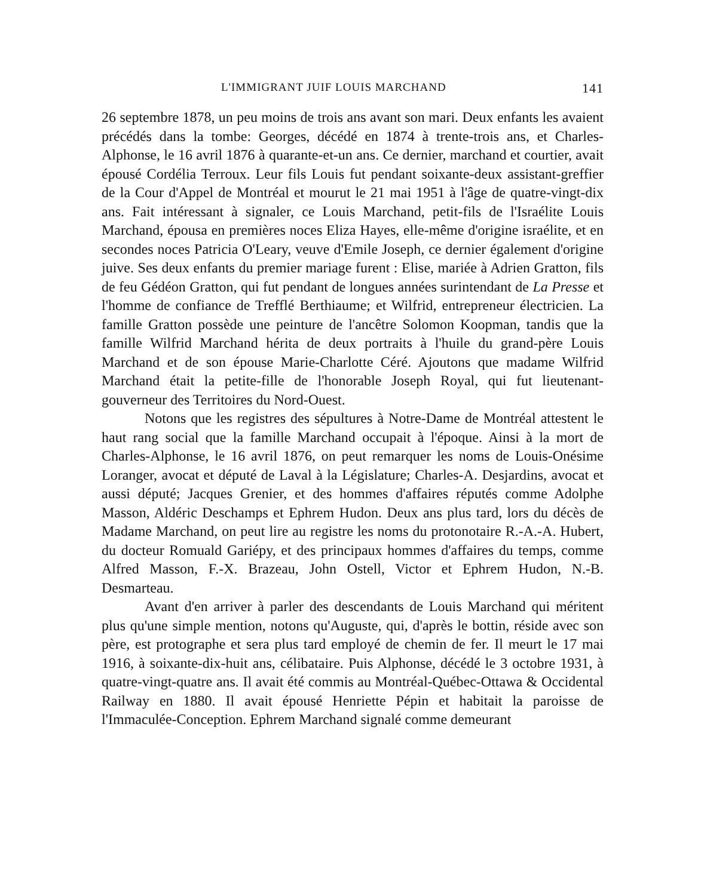L'IMMIGRANT JUIF LOUIS MARCHAND 141
26 septembre 1878, un peu moins de trois ans avant son mari. Deux enfants les avaient précédés dans la tombe: Georges, décédé en 1874 à trente-trois ans, et Charles-Alphonse, le 16 avril 1876 à quarante-et-un ans. Ce dernier, marchand et courtier, avait épousé Cordélia Terroux. Leur fils Louis fut pendant soixante-deux assistant-greffier de la Cour d'Appel de Montréal et mourut le 21 mai 1951 à l'âge de quatre-vingt-dix ans. Fait intéressant à signaler, ce Louis Marchand, petit-fils de l'Israélite Louis Marchand, épousa en premières noces Eliza Hayes, elle-même d'origine israélite, et en secondes noces Patricia O'Leary, veuve d'Emile Joseph, ce dernier également d'origine juive. Ses deux enfants du premier mariage furent : Elise, mariée à Adrien Gratton, fils de feu Gédéon Gratton, qui fut pendant de longues années surintendant de La Presse et l'homme de confiance de Trefflé Berthiaume; et Wilfrid, entrepreneur électricien. La famille Gratton possède une peinture de l'ancêtre Solomon Koopman, tandis que la famille Wilfrid Marchand hérita de deux portraits à l'huile du grand-père Louis Marchand et de son épouse Marie-Charlotte Céré. Ajoutons que madame Wilfrid Marchand était la petite-fille de l'honorable Joseph Royal, qui fut lieutenant-gouverneur des Territoires du Nord-Ouest.
Notons que les registres des sépultures à Notre-Dame de Montréal attestent le haut rang social que la famille Marchand occupait à l'époque. Ainsi à la mort de Charles-Alphonse, le 16 avril 1876, on peut remarquer les noms de Louis-Onésime Loranger, avocat et député de Laval à la Législature; Charles-A. Desjardins, avocat et aussi député; Jacques Grenier, et des hommes d'affaires réputés comme Adolphe Masson, Aldéric Deschamps et Ephrem Hudon. Deux ans plus tard, lors du décès de Madame Marchand, on peut lire au registre les noms du protonotaire R.-A.-A. Hubert, du docteur Romuald Gariépy, et des principaux hommes d'affaires du temps, comme Alfred Masson, F.-X. Brazeau, John Ostell, Victor et Ephrem Hudon, N.-B. Desmarteau.
Avant d'en arriver à parler des descendants de Louis Marchand qui méritent plus qu'une simple mention, notons qu'Auguste, qui, d'après le bottin, réside avec son père, est protographe et sera plus tard employé de chemin de fer. Il meurt le 17 mai 1916, à soixante-dix-huit ans, célibataire. Puis Alphonse, décédé le 3 octobre 1931, à quatre-vingt-quatre ans. Il avait été commis au Montréal-Québec-Ottawa & Occidental Railway en 1880. Il avait épousé Henriette Pépin et habitait la paroisse de l'Immaculée-Conception. Ephrem Marchand signalé comme demeurant